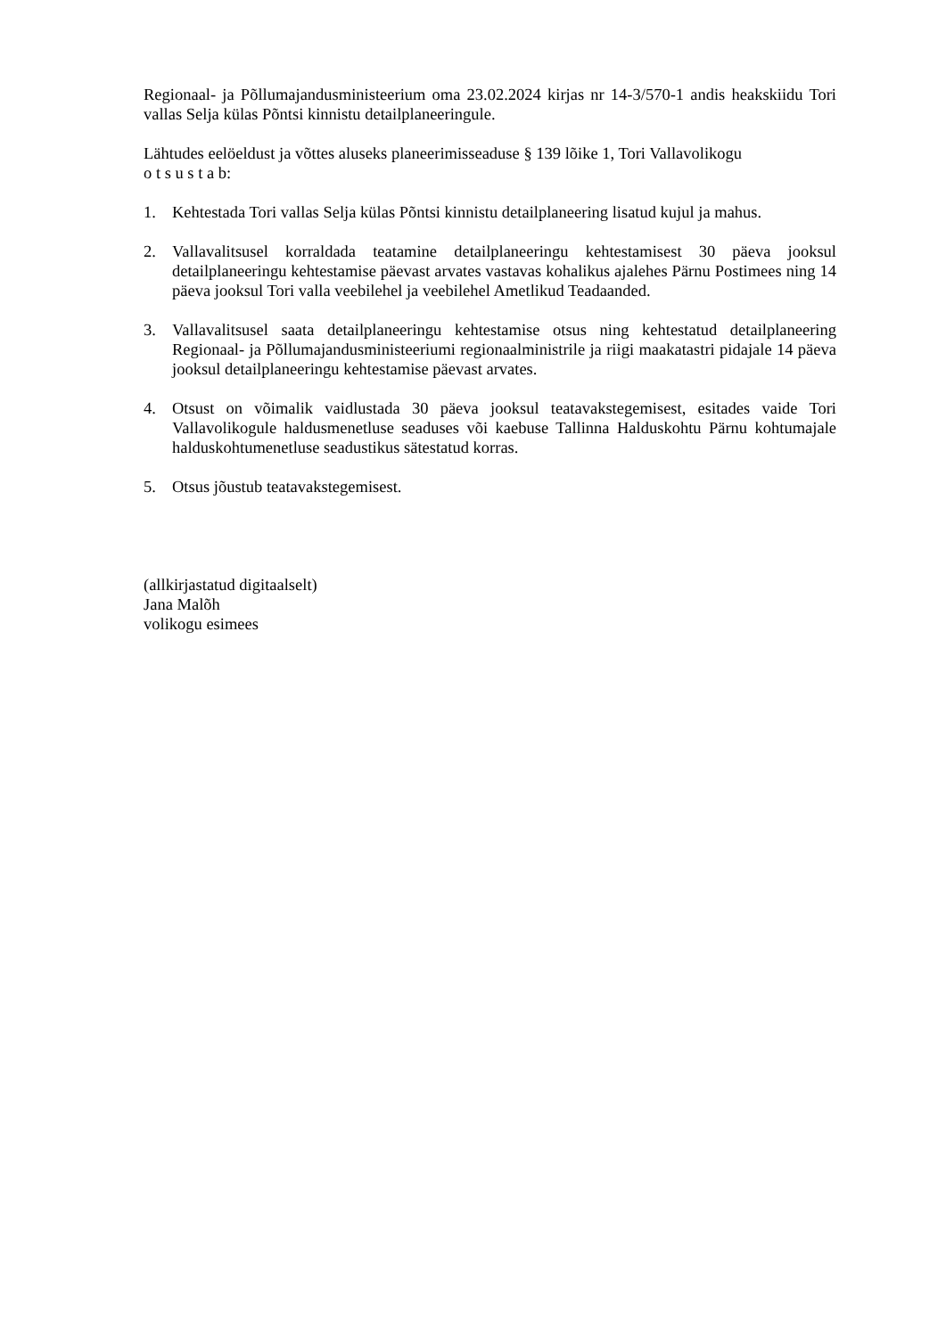Regionaal- ja Põllumajandusministeerium oma 23.02.2024 kirjas nr 14-3/570-1 andis heakskiidu Tori vallas Selja külas Põntsi kinnistu detailplaneeringule.
Lähtudes eelöeldust ja võttes aluseks planeerimisseaduse § 139 lõike 1, Tori Vallavolikogu
o t s u s t a b:
1. Kehtestada Tori vallas Selja külas Põntsi kinnistu detailplaneering lisatud kujul ja mahus.
2. Vallavalitsusel korraldada teatamine detailplaneeringu kehtestamisest 30 päeva jooksul detailplaneeringu kehtestamise päevast arvates vastavas kohalikus ajalehes Pärnu Postimees ning 14 päeva jooksul Tori valla veebilehel ja veebilehel Ametlikud Teadaanded.
3. Vallavalitsusel saata detailplaneeringu kehtestamise otsus ning kehtestatud detailplaneering Regionaal- ja Põllumajandusministeeriumi regionaalministrile ja riigi maakatastri pidajale 14 päeva jooksul detailplaneeringu kehtestamise päevast arvates.
4. Otsust on võimalik vaidlustada 30 päeva jooksul teatavakstegemisest, esitades vaide Tori Vallavolikogule haldusmenetluse seaduses või kaebuse Tallinna Halduskohtu Pärnu kohtumajale halduskohtumenetluse seadustikus sätestatud korras.
5. Otsus jõustub teatavakstegemisest.
(allkirjastatud digitaalselt)
Jana Malõh
volikogu esimees